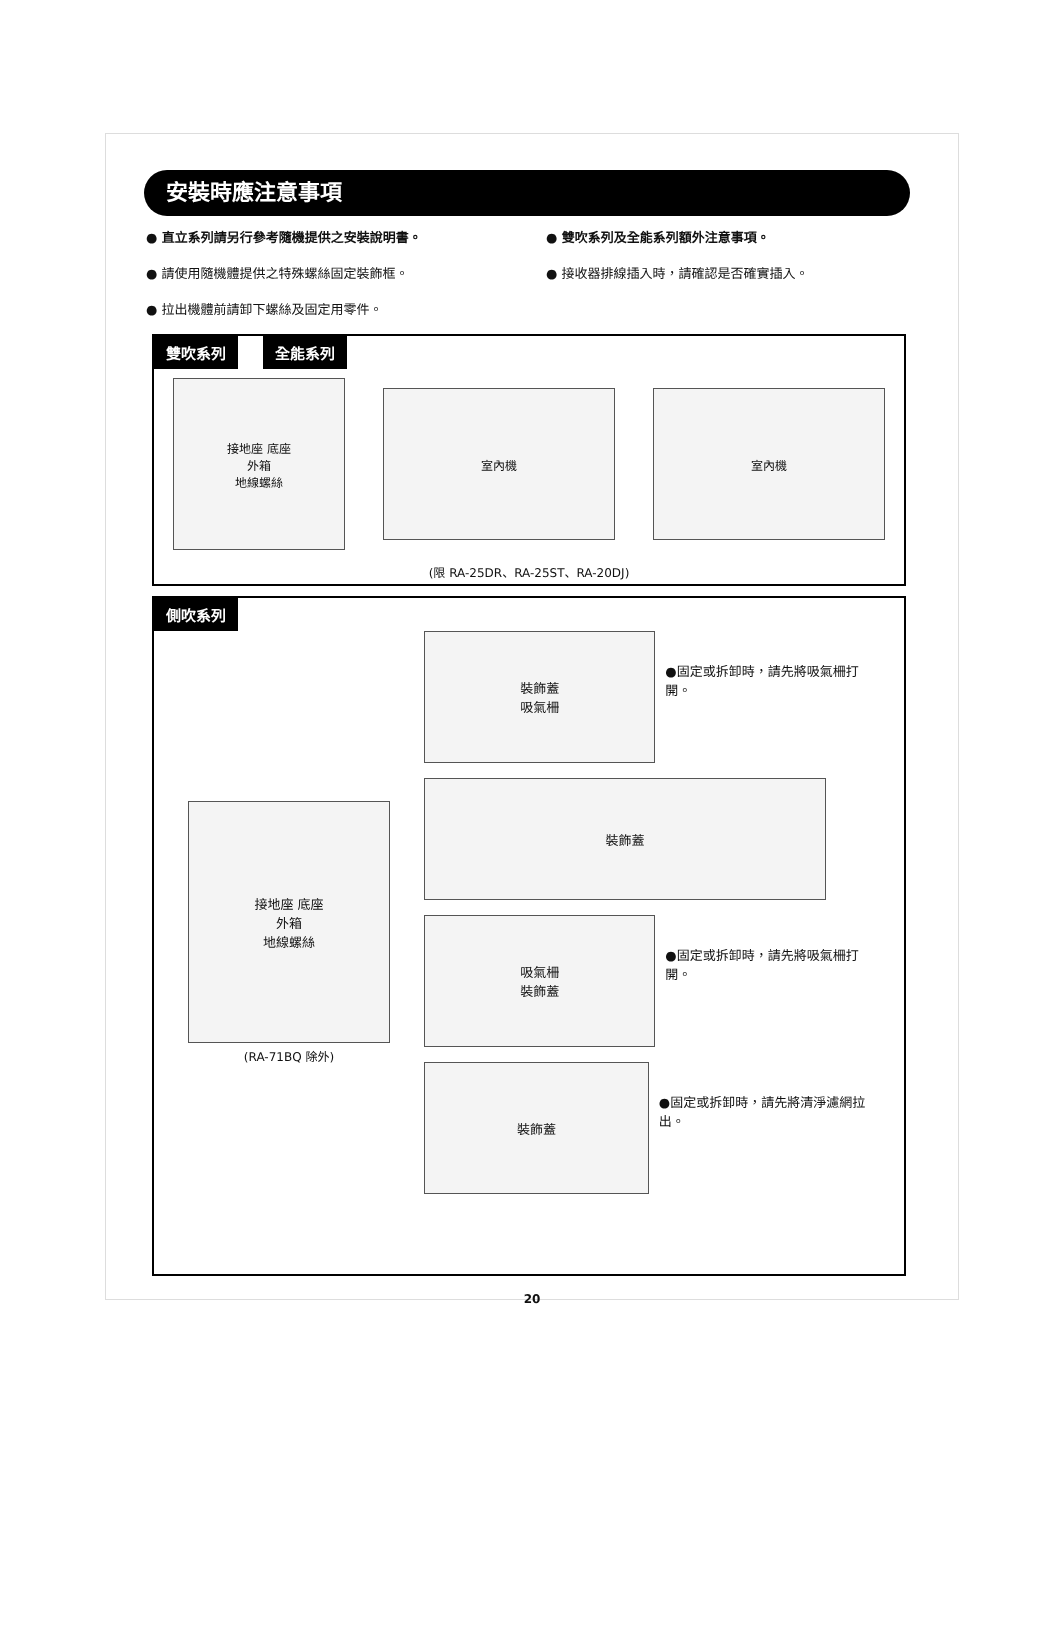安裝時應注意事項
● 直立系列請另行參考隨機提供之安裝說明書。 ● 雙吹系列及全能系列額外注意事項。
● 請使用隨機體提供之特殊螺絲固定裝飾框。 ● 接收器排線插入時，請確認是否確實插入。
● 拉出機體前請卸下螺絲及固定用零件。
雙吹系列 全能系列
接地座 底座
外箱
地線螺絲
室內機 室內機
(限 RA-25DR、RA-25ST、RA-20DJ)
側吹系列
接地座 底座
外箱
地線螺絲
(RA-71BQ 除外)
裝飾蓋
吸氣柵
●固定或拆卸時，請先將吸氣柵打開。
裝飾蓋
吸氣柵
裝飾蓋
●固定或拆卸時，請先將吸氣柵打開。
裝飾蓋
●固定或拆卸時，請先將清淨濾網拉出。
20